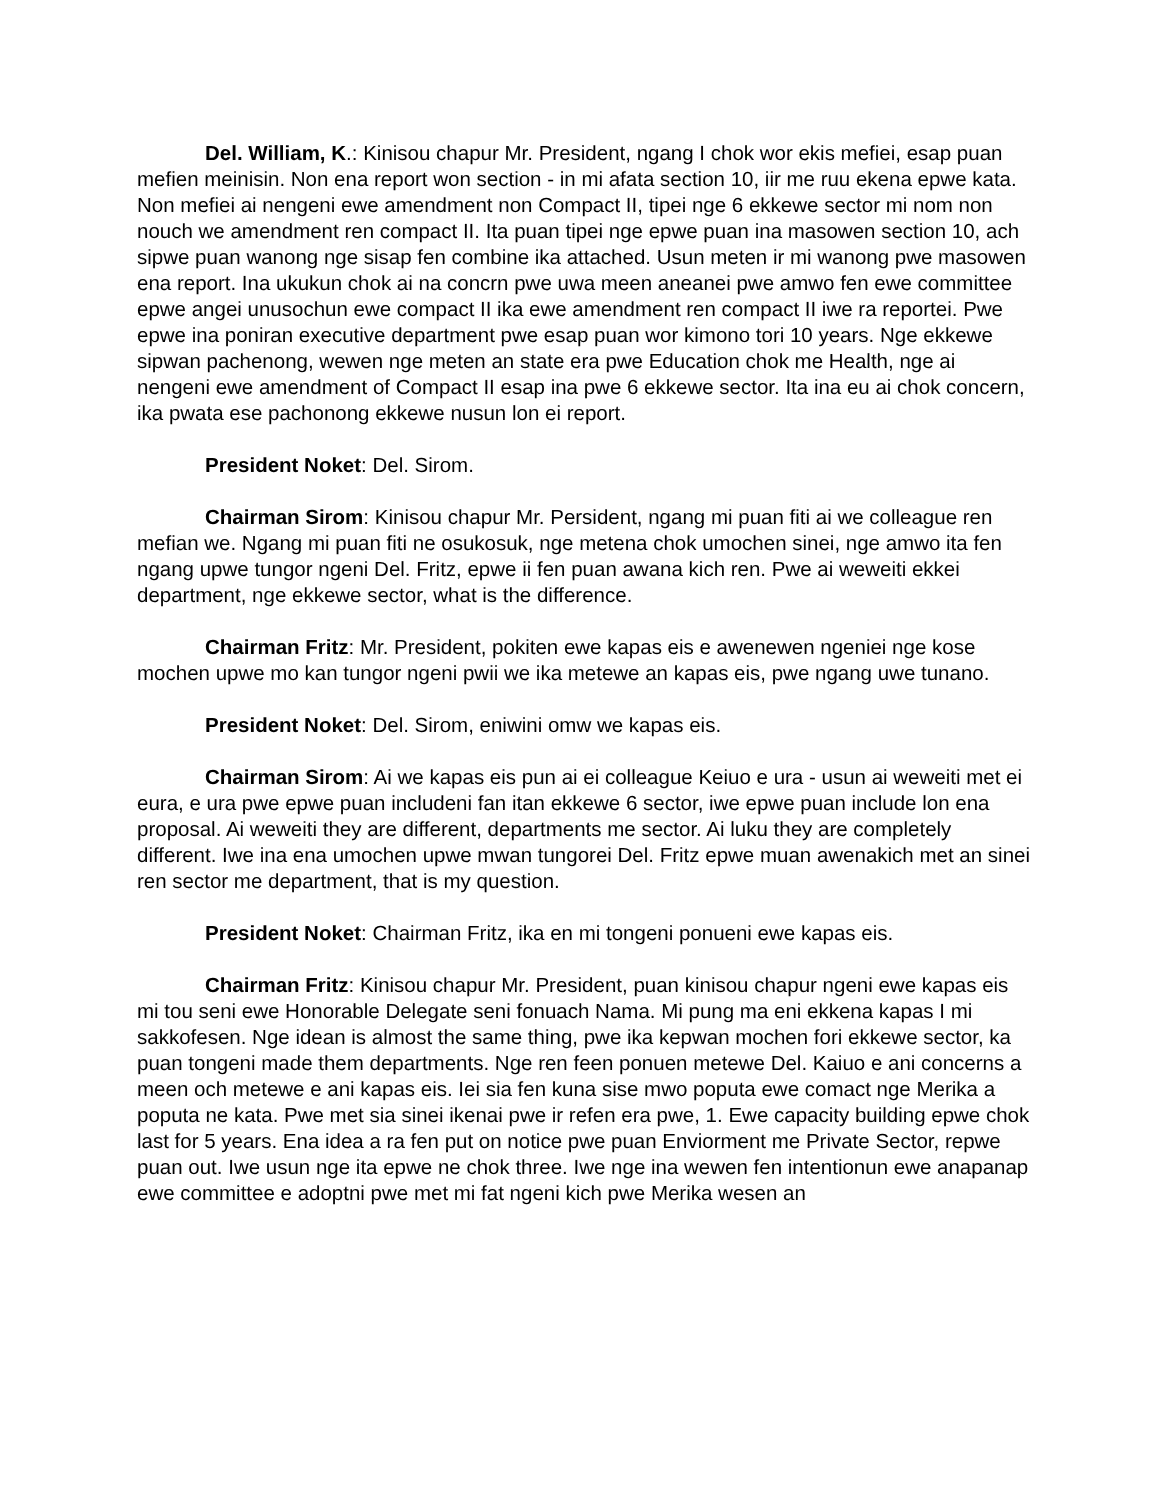Del. William, K.: Kinisou chapur Mr. President, ngang I chok wor ekis mefiei, esap puan mefien meinisin. Non ena report won section - in mi afata section 10, iir me ruu ekena epwe kata. Non mefiei ai nengeni ewe amendment non Compact II, tipei nge 6 ekkewe sector mi nom non nouch we amendment ren compact II. Ita puan tipei nge epwe puan ina masowen section 10, ach sipwe puan wanong nge sisap fen combine ika attached. Usun meten ir mi wanong pwe masowen ena report. Ina ukukun chok ai na concrn pwe uwa meen aneanei pwe amwo fen ewe committee epwe angei unusochun ewe compact II ika ewe amendment ren compact II iwe ra reportei. Pwe epwe ina poniran executive department pwe esap puan wor kimono tori 10 years. Nge ekkewe sipwan pachenong, wewen nge meten an state era pwe Education chok me Health, nge ai nengeni ewe amendment of Compact II esap ina pwe 6 ekkewe sector. Ita ina eu ai chok concern, ika pwata ese pachonong ekkewe nusun lon ei report.
President Noket: Del. Sirom.
Chairman Sirom: Kinisou chapur Mr. Persident, ngang mi puan fiti ai we colleague ren mefian we. Ngang mi puan fiti ne osukosuk, nge metena chok umochen sinei, nge amwo ita fen ngang upwe tungor ngeni Del. Fritz, epwe ii fen puan awana kich ren. Pwe ai weweiti ekkei department, nge ekkewe sector, what is the difference.
Chairman Fritz: Mr. President, pokiten ewe kapas eis e awenewen ngeniei nge kose mochen upwe mo kan tungor ngeni pwii we ika metewe an kapas eis, pwe ngang uwe tunano.
President Noket: Del. Sirom, eniwini omw we kapas eis.
Chairman Sirom: Ai we kapas eis pun ai ei colleague Keiuo e ura - usun ai weweiti met ei eura, e ura pwe epwe puan includeni fan itan ekkewe 6 sector, iwe epwe puan include lon ena proposal. Ai weweiti they are different, departments me sector. Ai luku they are completely different. Iwe ina ena umochen upwe mwan tungorei Del. Fritz epwe muan awenakich met an sinei ren sector me department, that is my question.
President Noket: Chairman Fritz, ika en mi tongeni ponueni ewe kapas eis.
Chairman Fritz: Kinisou chapur Mr. President, puan kinisou chapur ngeni ewe kapas eis mi tou seni ewe Honorable Delegate seni fonuach Nama. Mi pung ma eni ekkena kapas I mi sakkofesen. Nge idean is almost the same thing, pwe ika kepwan mochen fori ekkewe sector, ka puan tongeni made them departments. Nge ren feen ponuen metewe Del. Kaiuo e ani concerns a meen och metewe e ani kapas eis. Iei sia fen kuna sise mwo poputa ewe comact nge Merika a poputa ne kata. Pwe met sia sinei ikenai pwe ir refen era pwe, 1. Ewe capacity building epwe chok last for 5 years. Ena idea a ra fen put on notice pwe puan Enviorment me Private Sector, repwe puan out. Iwe usun nge ita epwe ne chok three. Iwe nge ina wewen fen intentionun ewe anapanap ewe committee e adoptni pwe met mi fat ngeni kich pwe Merika wesen an